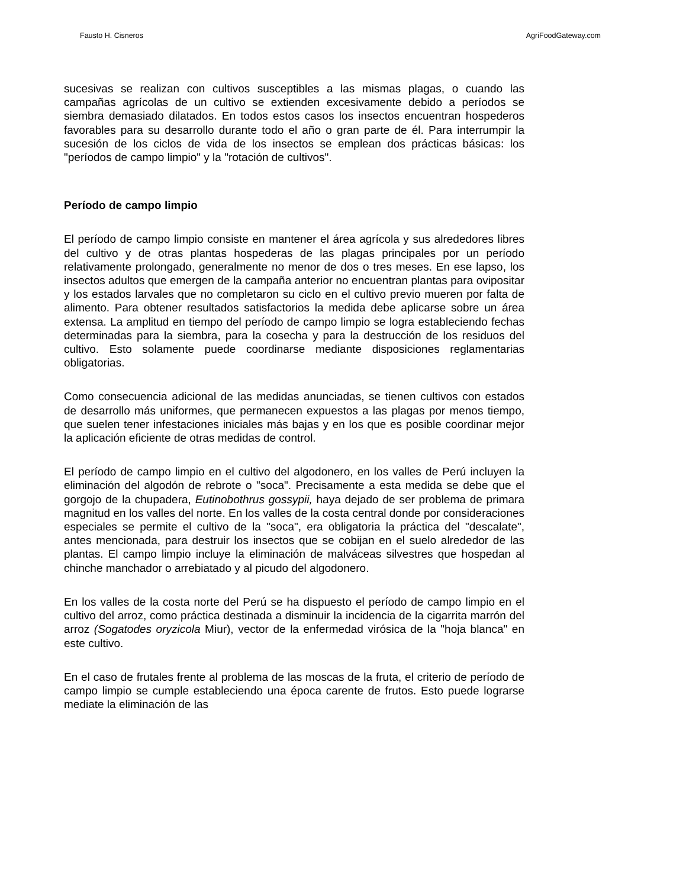Fausto H. Cisneros AgriFoodGateway.com
sucesivas se realizan con cultivos susceptibles a las mismas plagas, o cuando las campañas agrícolas de un cultivo se extienden excesivamente debido a períodos se siembra demasiado dilatados. En todos estos casos los insectos encuentran hospederos favorables para su desarrollo durante todo el año o gran parte de él. Para interrumpir la sucesión de los ciclos de vida de los insectos se emplean dos prácticas básicas: los "períodos de campo limpio" y la "rotación de cultivos".
Período de campo limpio
El período de campo limpio consiste en mantener el área agrícola y sus alrededores libres del cultivo y de otras plantas hospederas de las plagas principales por un período relativamente prolongado, generalmente no menor de dos o tres meses. En ese lapso, los insectos adultos que emergen de la campaña anterior no encuentran plantas para ovipositar y los estados larvales que no completaron su ciclo en el cultivo previo mueren por falta de alimento. Para obtener resultados satisfactorios la medida debe aplicarse sobre un área extensa. La amplitud en tiempo del período de campo limpio se logra estableciendo fechas determinadas para la siembra, para la cosecha y para la destrucción de los residuos del cultivo. Esto solamente puede coordinarse mediante disposiciones reglamentarias obligatorias.
Como consecuencia adicional de las medidas anunciadas, se tienen cultivos con estados de desarrollo más uniformes, que permanecen expuestos a las plagas por menos tiempo, que suelen tener infestaciones iniciales más bajas y en los que es posible coordinar mejor la aplicación eficiente de otras medidas de control.
El período de campo limpio en el cultivo del algodonero, en los valles de Perú incluyen la eliminación del algodón de rebrote o "soca". Precisamente a esta medida se debe que el gorgojo de la chupadera, Eutinobothrus gossypii, haya dejado de ser problema de primara magnitud en los valles del norte. En los valles de la costa central donde por consideraciones especiales se permite el cultivo de la "soca", era obligatoria la práctica del "descalate", antes mencionada, para destruir los insectos que se cobijan en el suelo alrededor de las plantas. El campo limpio incluye la eliminación de malváceas silvestres que hospedan al chinche manchador o arrebiatado y al picudo del algodonero.
En los valles de la costa norte del Perú se ha dispuesto el período de campo limpio en el cultivo del arroz, como práctica destinada a disminuir la incidencia de la cigarrita marrón del arroz (Sogatodes oryzicola Miur), vector de la enfermedad virósica de la "hoja blanca" en este cultivo.
En el caso de frutales frente al problema de las moscas de la fruta, el criterio de período de campo limpio se cumple estableciendo una época carente de frutos. Esto puede lograrse mediate la eliminación de las